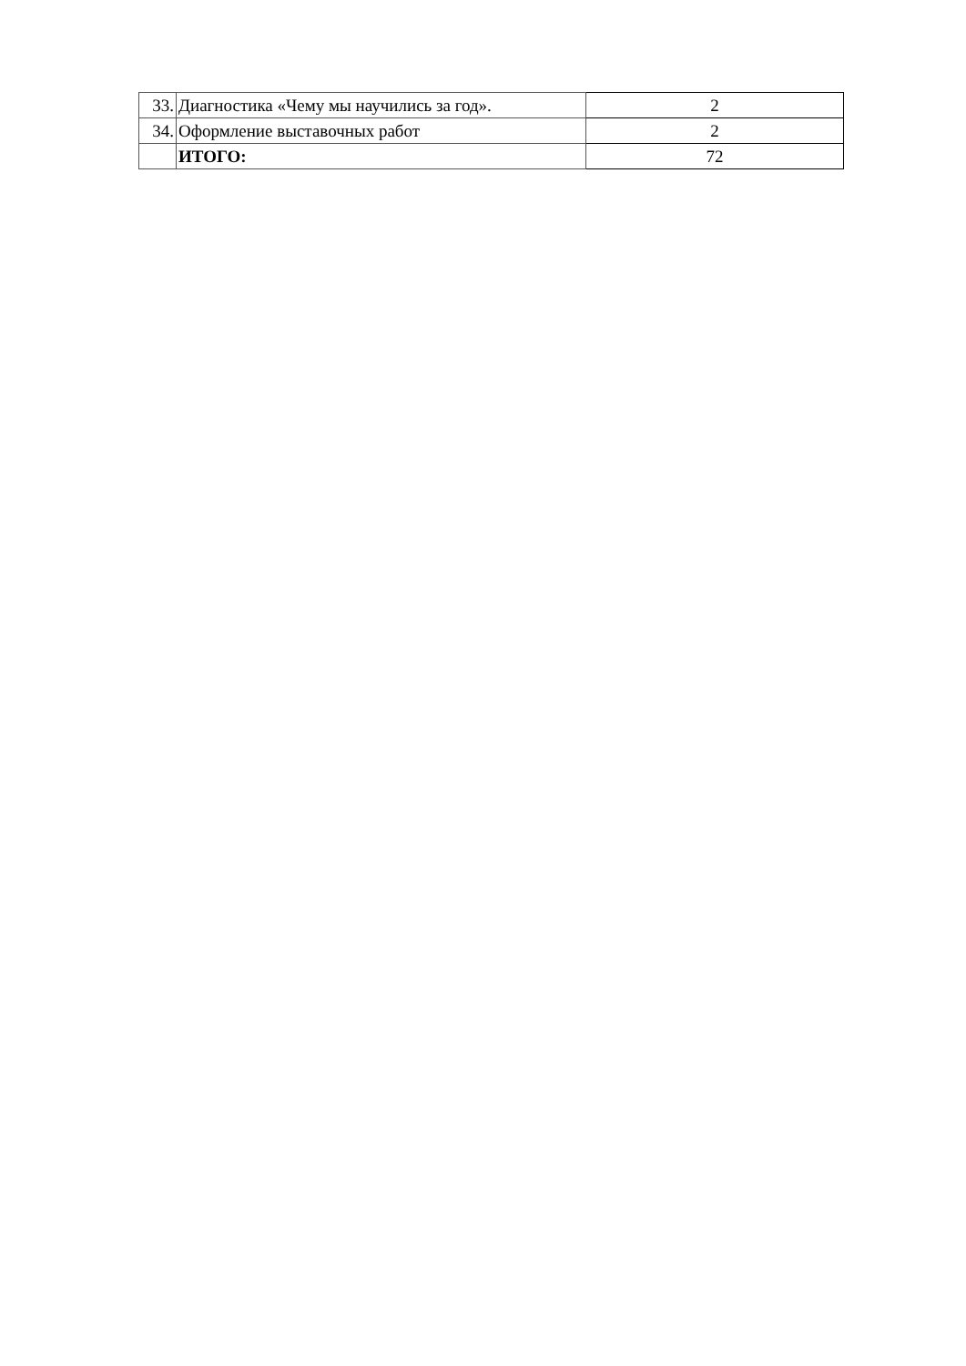| 33. | Диагностика «Чему мы научились за год». | 2 |
| 34. | Оформление выставочных работ | 2 |
| | ИТОГО: | 72 |